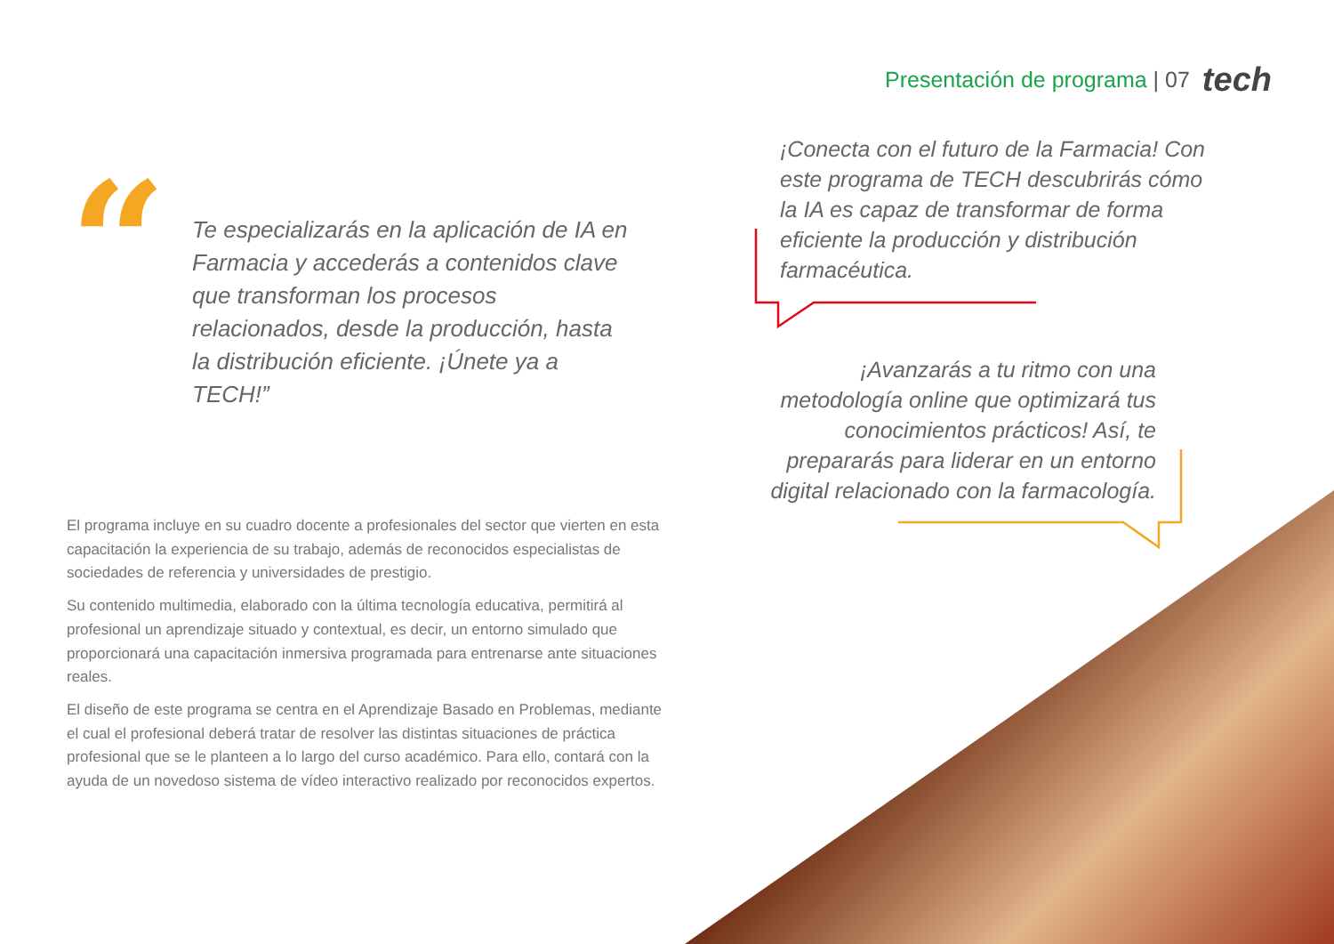Presentación de programa | 07 tech
“
Te especializarás en la aplicación de IA en Farmacia y accederás a contenidos clave que transforman los procesos relacionados, desde la producción, hasta la distribución eficiente. ¡Únete ya a TECH!”
¡Conecta con el futuro de la Farmacia! Con este programa de TECH descubrirás cómo la IA es capaz de transformar de forma eficiente la producción y distribución farmacéutica.
¡Avanzarás a tu ritmo con una metodología online que optimizará tus conocimientos prácticos! Así, te prepararás para liderar en un entorno digital relacionado con la farmacología.
El programa incluye en su cuadro docente a profesionales del sector que vierten en esta capacitación la experiencia de su trabajo, además de reconocidos especialistas de sociedades de referencia y universidades de prestigio.
Su contenido multimedia, elaborado con la última tecnología educativa, permitirá al profesional un aprendizaje situado y contextual, es decir, un entorno simulado que proporcionará una capacitación inmersiva programada para entrenarse ante situaciones reales.
El diseño de este programa se centra en el Aprendizaje Basado en Problemas, mediante el cual el profesional deberá tratar de resolver las distintas situaciones de práctica profesional que se le planteen a lo largo del curso académico. Para ello, contará con la ayuda de un novedoso sistema de vídeo interactivo realizado por reconocidos expertos.